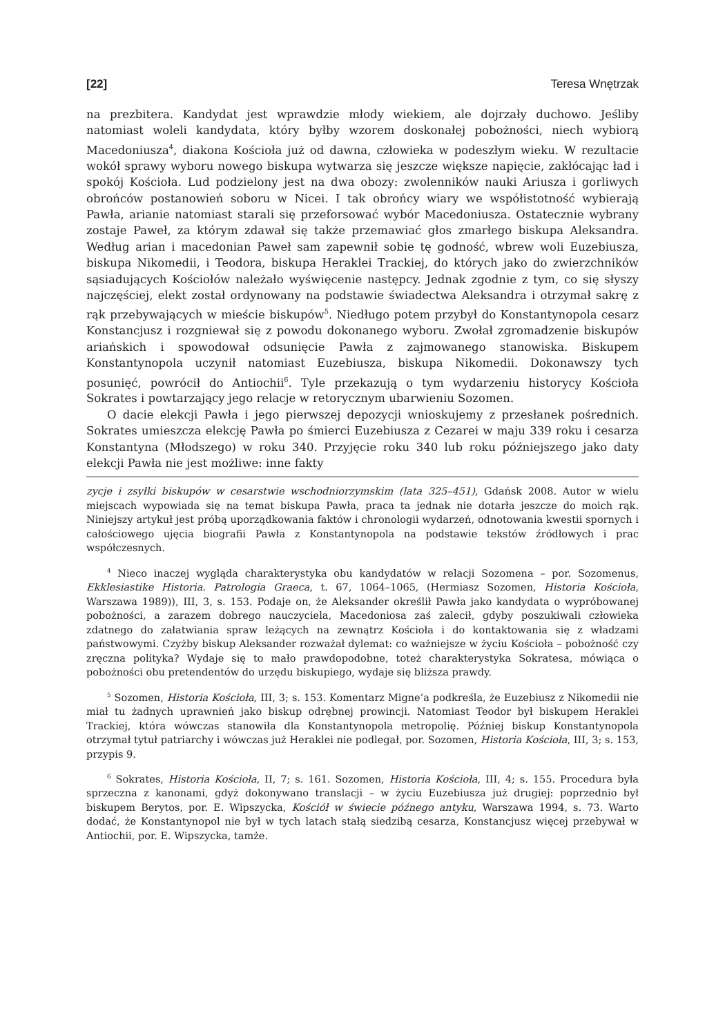[22] Teresa Wnętrzak
na prezbitera. Kandydat jest wprawdzie młody wiekiem, ale dojrzały duchowo. Jeśliby natomiast woleli kandydata, który byłby wzorem doskonałej pobożności, niech wybiorą Macedoniusza<sup>4</sup>, diakona Kościoła już od dawna, człowieka w podeszłym wieku. W rezultacie wokół sprawy wyboru nowego biskupa wytwarza się jeszcze większe napięcie, zakłócając ład i spokój Kościoła. Lud podzielony jest na dwa obozy: zwolenników nauki Ariusza i gorliwych obrońców postanowień soboru w Nicei. I tak obrońcy wiary we współistotność wybierają Pawła, arianie natomiast starali się przeforsować wybór Macedoniusza. Ostatecznie wybrany zostaje Paweł, za którym zdawał się także przemawiać głos zmarłego biskupa Aleksandra. Według arian i macedonian Paweł sam zapewnił sobie tę godność, wbrew woli Euzebiusza, biskupa Nikomedii, i Teodora, biskupa Heraklei Trackiej, do których jako do zwierzchników sąsiadujących Kościołów należało wyświęcenie następcy. Jednak zgodnie z tym, co się słyszy najczęściej, elekt został ordynowany na podstawie świadectwa Aleksandra i otrzymał sakrę z rąk przebywających w mieście biskupów<sup>5</sup>. Niedługo potem przybył do Konstantynopola cesarz Konstancjusz i rozgniewał się z powodu dokonanego wyboru. Zwołał zgromadzenie biskupów ariańskich i spowodował odsunięcie Pawła z zajmowanego stanowiska. Biskupem Konstantynopola uczynił natomiast Euzebiusza, biskupa Nikomedii. Dokonawszy tych posunięć, powrócił do Antiochii<sup>6</sup>. Tyle przekazują o tym wydarzeniu historycy Kościoła Sokrates i powtarzający jego relacje w retorycznym ubarwieniu Sozomen.
O dacie elekcji Pawła i jego pierwszej depozycji wnioskujemy z przesłanek pośrednich. Sokrates umieszcza elekcję Pawła po śmierci Euzebiusza z Cezarei w maju 339 roku i cesarza Konstantyna (Młodszego) w roku 340. Przyjęcie roku 340 lub roku późniejszego jako daty elekcji Pawła nie jest możliwe: inne fakty
zycje i zsyłki biskupów w cesarstwie wschodniorzymskim (lata 325–451), Gdańsk 2008. Autor w wielu miejscach wypowiada się na temat biskupa Pawła, praca ta jednak nie dotarła jeszcze do moich rąk. Niniejszy artykuł jest próbą uporządkowania faktów i chronologii wydarzeń, odnotowania kwestii spornych i całościowego ujęcia biografii Pawła z Konstantynopola na podstawie tekstów źródłowych i prac współczesnych.
<sup>4</sup> Nieco inaczej wygląda charakterystyka obu kandydatów w relacji Sozomena – por. Sozomenus, Ekklesiastike Historia. Patrologia Graeca, t. 67, 1064–1065, (Hermiasz Sozomen, Historia Kościoła, Warszawa 1989)), III, 3, s. 153. Podaje on, że Aleksander określił Pawła jako kandydata o wypróbowanej pobożności, a zarazem dobrego nauczyciela, Macedoniosa zaś zalecił, gdyby poszukiwali człowieka zdatnego do załatwiania spraw leżących na zewnątrz Kościoła i do kontaktowania się z władzami państwowymi. Czyżby biskup Aleksander rozważał dylemat: co ważniejsze w życiu Kościoła – pobożność czy zręczna polityka? Wydaje się to mało prawdopodobne, toteż charakterystyka Sokratesa, mówiąca o pobożności obu pretendentów do urzędu biskupiego, wydaje się bliższa prawdy.
<sup>5</sup> Sozomen, Historia Kościoła, III, 3; s. 153. Komentarz Migne’a podkreśla, że Euzebiusz z Nikomedii nie miał tu żadnych uprawnień jako biskup odrębnej prowincji. Natomiast Teodor był biskupem Heraklei Trackiej, która wówczas stanowiła dla Konstantynopola metropolię. Później biskup Konstantynopola otrzymał tytuł patriarchy i wówczas już Heraklei nie podlegał, por. Sozomen, Historia Kościoła, III, 3; s. 153, przypis 9.
<sup>6</sup> Sokrates, Historia Kościoła, II, 7; s. 161. Sozomen, Historia Kościoła, III, 4; s. 155. Procedura była sprzeczna z kanonami, gdyż dokonywano translacji – w życiu Euzebiusza już drugiej: poprzednio był biskupem Berytos, por. E. Wipszycka, Kościół w świecie późnego antyku, Warszawa 1994, s. 73. Warto dodać, że Konstantynopol nie był w tych latach stałą siedzibą cesarza, Konstancjusz więcej przebywał w Antiochii, por. E. Wipszycka, tamże.